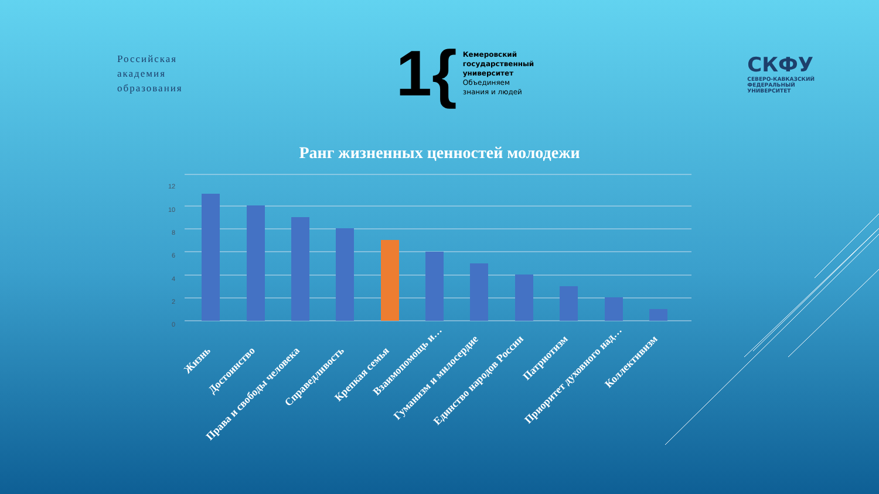Российская
академия
образования
1{
Кемеровский
государственный
университет
Объединяем
знания и людей
СКФУ
СЕВЕРО-КАВКАЗСКИЙ
ФЕДЕРАЛЬНЫЙ
УНИВЕРСИТЕТ
Ранг жизненных ценностей молодежи
0
2
4
6
8
10
12
Жизнь
Достоинство
Права и свободы человека
Справедливость
Крепкая семья
Взаимопомощь и…
Гуманизм и милосердие
Единство народов России
Патриотизм
Приоритет духовного над…
Коллективизм